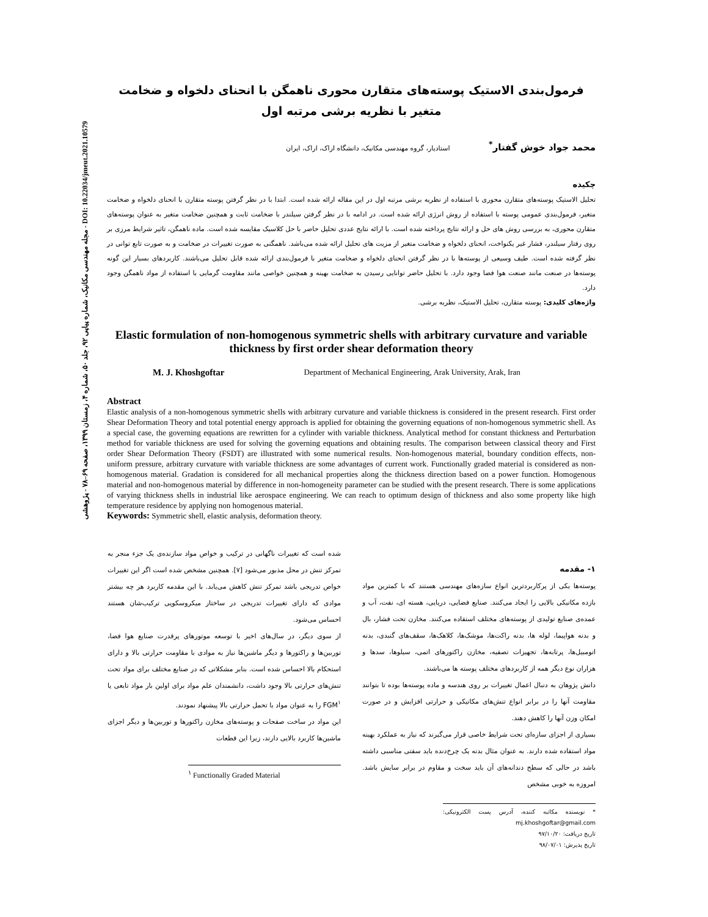مجله مهندسی مکانیک، شماره پیاپی ۹۲، جلد ۵۰، شماره ۴، زمستان ۱۳۹۹، صفحه ۶۹–۷۸ - پژوهشی - DOI: 10.22034/jmeut.2021.10579
فرمول‌بندی الاستیک پوسته‌های متقارن محوری ناهمگن با انحنای دلخواه و ضخامت متغیر با نظریه برشی مرتبه اول
محمد جواد خوش گفتار<sup>*</sup> استادیار، گروه مهندسی مکانیک، دانشگاه اراک، اراک، ایران
چکیده
تحلیل الاستیک پوسته‌های متقارن محوری با استفاده از نظریه برشی مرتبه اول در این مقاله ارائه شده است. ابتدا با در نظر گرفتن پوسته متقارن با انحنای دلخواه و ضخامت متغیر، فرمول‌بندی عمومی پوسته با استفاده از روش انرژی ارائه شده است. در ادامه با در نظر گرفتن سیلندر با ضخامت ثابت و همچنین ضخامت متغیر به عنوان پوسته‌های متقارن محوری، به بررسی روش های حل و ارائه نتایج پرداخته شده است. با ارائه نتایج عددی تحلیل حاضر با حل کلاسیک مقایسه شده است. ماده ناهمگن، تاثیر شرایط مرزی بر روی رفتار سیلندر، فشار غیر یکنواخت، انحنای دلخواه و ضخامت متغیر از مزیت های تحلیل ارائه شده می‌باشد. ناهمگنی به صورت تغییرات در ضخامت و به صورت تابع توانی در نظر گرفته شده است. طیف وسیعی از پوسته‌ها با در نظر گرفتن انحنای دلخواه و ضخامت متغیر با فرمول‌بندی ارائه شده قابل تحلیل می‌باشند. کاربردهای بسیار این گونه پوسته‌ها در صنعت مانند صنعت هوا فضا وجود دارد. با تحلیل حاضر توانایی رسیدن به ضخامت بهینه و همچنین خواصی مانند مقاومت گرمایی با استفاده از مواد ناهمگن وجود دارد.
واژه‌های کلیدی: پوسته متقارن، تحلیل الاستیک، نظریه برشی.
Elastic formulation of non-homogenous symmetric shells with arbitrary curvature and variable thickness by first order shear deformation theory
M. J. Khoshgoftar Department of Mechanical Engineering, Arak University, Arak, Iran
Abstract
Elastic analysis of a non-homogenous symmetric shells with arbitrary curvature and variable thickness is considered in the present research. First order Shear Deformation Theory and total potential energy approach is applied for obtaining the governing equations of non-homogenous symmetric shell. As a special case, the governing equations are rewritten for a cylinder with variable thickness. Analytical method for constant thickness and Perturbation method for variable thickness are used for solving the governing equations and obtaining results. The comparison between classical theory and First order Shear Deformation Theory (FSDT) are illustrated with some numerical results. Non-homogenous material, boundary condition effects, non-uniform pressure, arbitrary curvature with variable thickness are some advantages of current work. Functionally graded material is considered as non-homogenous material. Gradation is considered for all mechanical properties along the thickness direction based on a power function. Homogenous material and non-homogenous material by difference in non-homogeneity parameter can be studied with the present research. There is some applications of varying thickness shells in industrial like aerospace engineering. We can reach to optimum design of thickness and also some property like high temperature residence by applying non homogenous material.
Keywords: Symmetric shell, elastic analysis, deformation theory.
۱- مقدمه
پوسته‌ها یکی از پرکاربردترین انواع سازه‌های مهندسی هستند که با کمترین مواد بازده مکانیکی بالایی را ایجاد می‌کنند. صنایع فضایی، دریایی، هسته ای، نفت، آب و عمده‌ی صنایع تولیدی از پوسته‌های مختلف استفاده می‌کنند. مخازن تحت فشار، بال و بدنه هواپیما، لوله ها، بدنه راکت‌ها، موشک‌ها، کلاهک‌ها، سقف‌های گنبدی، بدنه اتومبیل‌ها، پرتابه‌ها، تجهیزات تصفیه، مخازن راکتورهای اتمی، سیلوها، سدها و هزاران نوع دیگر همه از کاربردهای مختلف پوسته ها می‌باشند.
دانش پژوهان به دنبال اعمال تغییرات بر روی هندسه و ماده پوسته‌ها بوده تا بتوانند مقاومت آنها را در برابر انواع تنش‌های مکانیکی و حرارتی افزایش و در صورت امکان وزن آنها را کاهش دهند.
بسیاری از اجزای سازه‌ای تحت شرایط خاصی قرار می‌گیرند که نیاز به عملکرد بهینه مواد استفاده شده دارند. به عنوان مثال بدنه یک چرخ‌دنده باید سفتی مناسبی داشته باشد در حالی که سطح دندانه‌های آن باید سخت و مقاوم در برابر سایش باشد. امروزه به خوبی مشخص
* نویسنده مکاتبه کننده، آدرس پست الکترونیکی: mj.khoshgoftar@gmail.com
تاریخ دریافت: ۹۷/۱۰/۲۰
تاریخ پذیرش: ۹۸/۰۷/۰۱
شده است که تغییرات ناگهانی در ترکیب و خواص مواد سازنده‌ی یک جزء منجر به تمرکز تنش در محل مذبور می‌شود [۷]. همچنین مشخص شده است اگر این تغییرات خواص تدریجی باشد تمرکز تنش کاهش می‌یابد. با این مقدمه کاربرد هر چه بیشتر موادی که دارای تغییرات تدریجی در ساختار میکروسکوپی ترکیب‌شان هستند احساس می‌شود.
از سوی دیگر، در سال‌های اخیر با توسعه موتورهای پرقدرت صنایع هوا فضا، توربین‌ها و راکتورها و دیگر ماشین‌ها نیاز به موادی با مقاومت حرارتی بالا و دارای استحکام بالا احساس شده است. بنابر مشکلاتی که در صنایع مختلف برای مواد تحت تنش‌های حرارتی بالا وجود داشت، دانشمندان علم مواد برای اولین بار مواد تابعی یا FGM<sup>۱</sup> را به عنوان مواد با تحمل حرارتی بالا پیشنهاد نمودند.
این مواد در ساخت صفحات و پوسته‌های مخازن راکتورها و توربین‌ها و دیگر اجزای ماشین‌ها کاربرد بالایی دارند، زیرا این قطعات
<sup>۱</sup> Functionally Graded Material